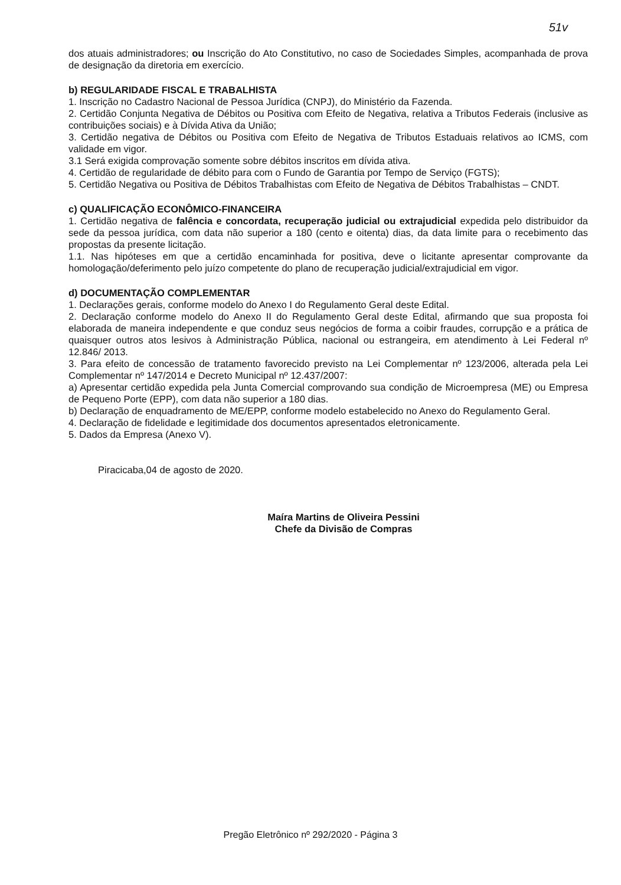51v
dos atuais administradores; ou Inscrição do Ato Constitutivo, no caso de Sociedades Simples, acompanhada de prova de designação da diretoria em exercício.
b) REGULARIDADE FISCAL E TRABALHISTA
1. Inscrição no Cadastro Nacional de Pessoa Jurídica (CNPJ), do Ministério da Fazenda.
2. Certidão Conjunta Negativa de Débitos ou Positiva com Efeito de Negativa, relativa a Tributos Federais (inclusive as contribuições sociais) e à Dívida Ativa da União;
3. Certidão negativa de Débitos ou Positiva com Efeito de Negativa de Tributos Estaduais relativos ao ICMS, com validade em vigor.
3.1 Será exigida comprovação somente sobre débitos inscritos em dívida ativa.
4. Certidão de regularidade de débito para com o Fundo de Garantia por Tempo de Serviço (FGTS);
5. Certidão Negativa ou Positiva de Débitos Trabalhistas com Efeito de Negativa de Débitos Trabalhistas – CNDT.
c) QUALIFICAÇÃO ECONÔMICO-FINANCEIRA
1. Certidão negativa de falência e concordata, recuperação judicial ou extrajudicial expedida pelo distribuidor da sede da pessoa jurídica, com data não superior a 180 (cento e oitenta) dias, da data limite para o recebimento das propostas da presente licitação.
1.1. Nas hipóteses em que a certidão encaminhada for positiva, deve o licitante apresentar comprovante da homologação/deferimento pelo juízo competente do plano de recuperação judicial/extrajudicial em vigor.
d) DOCUMENTAÇÃO COMPLEMENTAR
1. Declarações gerais, conforme modelo do Anexo I do Regulamento Geral deste Edital.
2. Declaração conforme modelo do Anexo II do Regulamento Geral deste Edital, afirmando que sua proposta foi elaborada de maneira independente e que conduz seus negócios de forma a coibir fraudes, corrupção e a prática de quaisquer outros atos lesivos à Administração Pública, nacional ou estrangeira, em atendimento à Lei Federal nº 12.846/ 2013.
3. Para efeito de concessão de tratamento favorecido previsto na Lei Complementar nº 123/2006, alterada pela Lei Complementar nº 147/2014 e Decreto Municipal nº 12.437/2007:
a) Apresentar certidão expedida pela Junta Comercial comprovando sua condição de Microempresa (ME) ou Empresa de Pequeno Porte (EPP), com data não superior a 180 dias.
b) Declaração de enquadramento de ME/EPP, conforme modelo estabelecido no Anexo do Regulamento Geral.
4. Declaração de fidelidade e legitimidade dos documentos apresentados eletronicamente.
5. Dados da Empresa (Anexo V).
Piracicaba,04 de agosto de 2020.
Maíra Martins de Oliveira Pessini
Chefe da Divisão de Compras
Pregão Eletrônico nº 292/2020 - Página 3